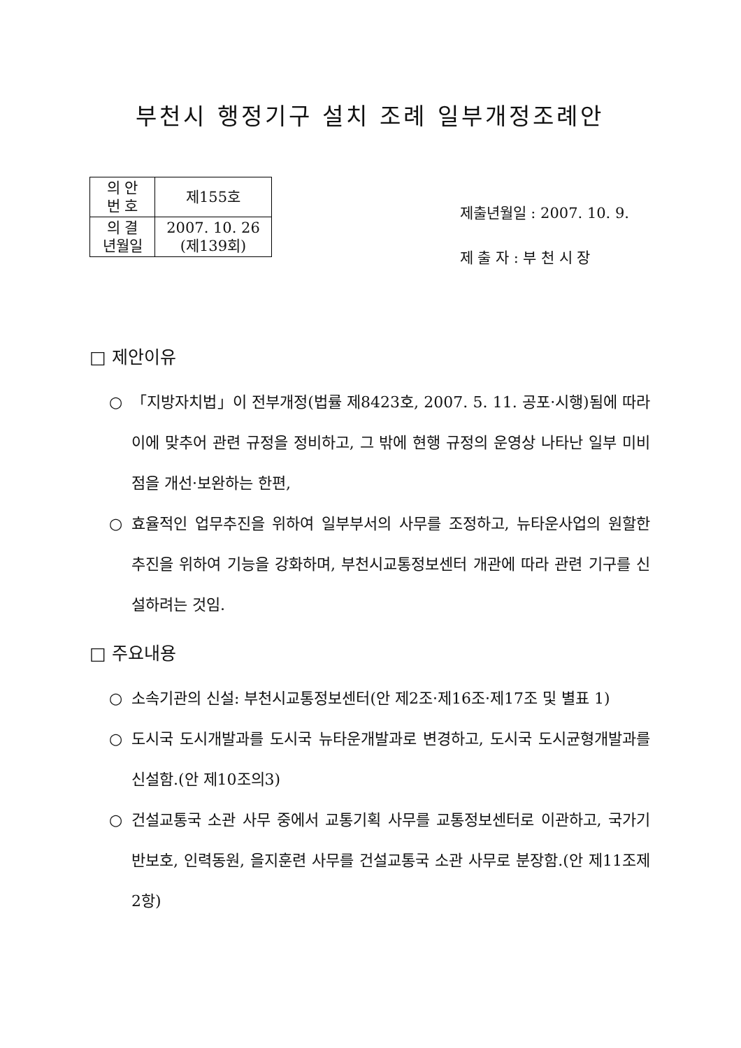부천시 행정기구 설치 조례 일부개정조례안
| 의 안 번 호 | 제155호 |
| 의 결 년월일 | 2007. 10. 26 (제139회) |
제출년월일 : 2007. 10. 9.
제 출 자 : 부 천 시 장
□ 제안이유
○ 「지방자치법」이 전부개정(법률 제8423호, 2007. 5. 11. 공포·시행)됨에 따라 이에 맞추어 관련 규정을 정비하고, 그 밖에 현행 규정의 운영상 나타난 일부 미비점을 개선·보완하는 한편,
○ 효율적인 업무추진을 위하여 일부부서의 사무를 조정하고, 뉴타운사업의 원할한 추진을 위하여 기능을 강화하며, 부천시교통정보센터 개관에 따라 관련 기구를 신설하려는 것임.
□ 주요내용
○ 소속기관의 신설: 부천시교통정보센터(안 제2조·제16조·제17조 및 별표 1)
○ 도시국 도시개발과를 도시국 뉴타운개발과로 변경하고, 도시국 도시균형개발과를 신설함.(안 제10조의3)
○ 건설교통국 소관 사무 중에서 교통기획 사무를 교통정보센터로 이관하고, 국가기반보호, 인력동원, 을지훈련 사무를 건설교통국 소관 사무로 분장함.(안 제11조제2항)